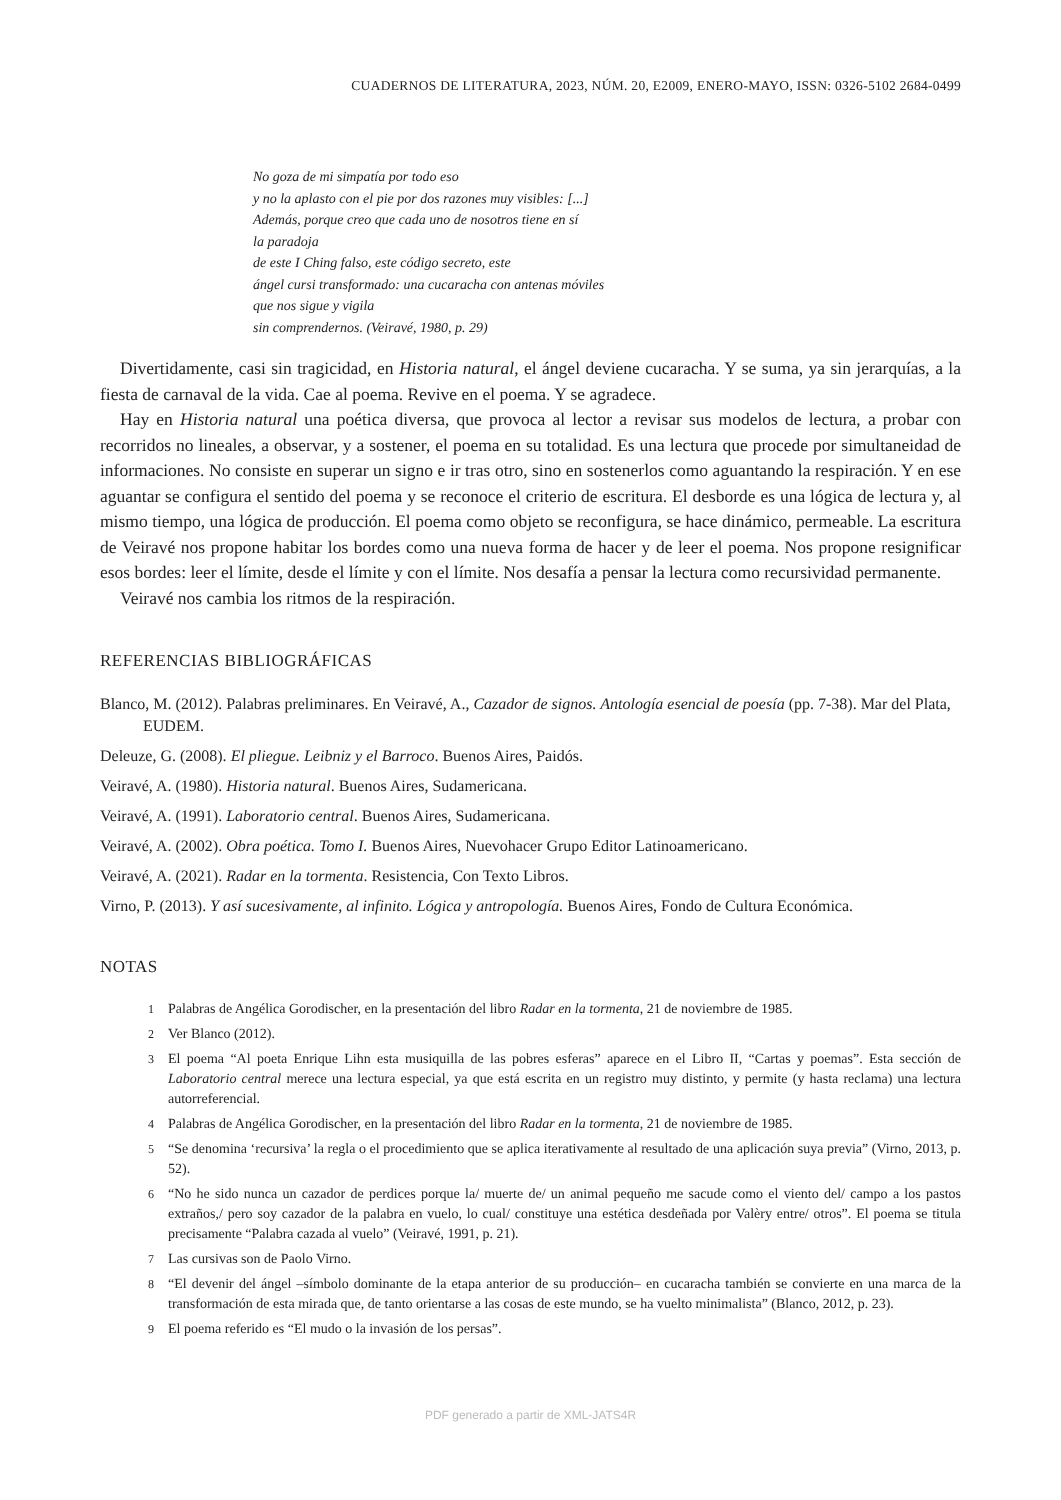CUADERNOS DE LITERATURA, 2023, NÚM. 20, E2009, ENERO-MAYO, ISSN: 0326-5102 2684-0499
No goza de mi simpatía por todo eso
y no la aplasto con el pie por dos razones muy visibles: [...]
Además, porque creo que cada uno de nosotros tiene en sí
la paradoja
de este I Ching falso, este código secreto, este
ángel cursi transformado: una cucaracha con antenas móviles
que nos sigue y vigila
sin comprendernos. (Veiravé, 1980, p. 29)
Divertidamente, casi sin tragicidad, en Historia natural, el ángel deviene cucaracha. Y se suma, ya sin jerarquías, a la fiesta de carnaval de la vida. Cae al poema. Revive en el poema. Y se agradece.
Hay en Historia natural una poética diversa, que provoca al lector a revisar sus modelos de lectura, a probar con recorridos no lineales, a observar, y a sostener, el poema en su totalidad. Es una lectura que procede por simultaneidad de informaciones. No consiste en superar un signo e ir tras otro, sino en sostenerlos como aguantando la respiración. Y en ese aguantar se configura el sentido del poema y se reconoce el criterio de escritura. El desborde es una lógica de lectura y, al mismo tiempo, una lógica de producción. El poema como objeto se reconfigura, se hace dinámico, permeable. La escritura de Veiravé nos propone habitar los bordes como una nueva forma de hacer y de leer el poema. Nos propone resignificar esos bordes: leer el límite, desde el límite y con el límite. Nos desafía a pensar la lectura como recursividad permanente.
Veiravé nos cambia los ritmos de la respiración.
REFERENCIAS BIBLIOGRÁFICAS
Blanco, M. (2012). Palabras preliminares. En Veiravé, A., Cazador de signos. Antología esencial de poesía (pp. 7-38). Mar del Plata, EUDEM.
Deleuze, G. (2008). El pliegue. Leibniz y el Barroco. Buenos Aires, Paidós.
Veiravé, A. (1980). Historia natural. Buenos Aires, Sudamericana.
Veiravé, A. (1991). Laboratorio central. Buenos Aires, Sudamericana.
Veiravé, A. (2002). Obra poética. Tomo I. Buenos Aires, Nuevohacer Grupo Editor Latinoamericano.
Veiravé, A. (2021). Radar en la tormenta. Resistencia, Con Texto Libros.
Virno, P. (2013). Y así sucesivamente, al infinito. Lógica y antropología. Buenos Aires, Fondo de Cultura Económica.
NOTAS
1 Palabras de Angélica Gorodischer, en la presentación del libro Radar en la tormenta, 21 de noviembre de 1985.
2 Ver Blanco (2012).
3 El poema “Al poeta Enrique Lihn esta musiquilla de las pobres esferas” aparece en el Libro II, “Cartas y poemas”. Esta sección de Laboratorio central merece una lectura especial, ya que está escrita en un registro muy distinto, y permite (y hasta reclama) una lectura autorreferencial.
4 Palabras de Angélica Gorodischer, en la presentación del libro Radar en la tormenta, 21 de noviembre de 1985.
5 “Se denomina ‘recursiva’ la regla o el procedimiento que se aplica iterativamente al resultado de una aplicación suya previa” (Virno, 2013, p. 52).
6 “No he sido nunca un cazador de perdices porque la/ muerte de/ un animal pequeño me sacude como el viento del/ campo a los pastos extraños,/ pero soy cazador de la palabra en vuelo, lo cual/ constituye una estética desdeñada por Valèry entre/ otros”. El poema se titula precisamente “Palabra cazada al vuelo” (Veiravé, 1991, p. 21).
7 Las cursivas son de Paolo Virno.
8 “El devenir del ángel –símbolo dominante de la etapa anterior de su producción– en cucaracha también se convierte en una marca de la transformación de esta mirada que, de tanto orientarse a las cosas de este mundo, se ha vuelto minimalista” (Blanco, 2012, p. 23).
9 El poema referido es “El mudo o la invasión de los persas”.
PDF generado a partir de XML-JATS4R